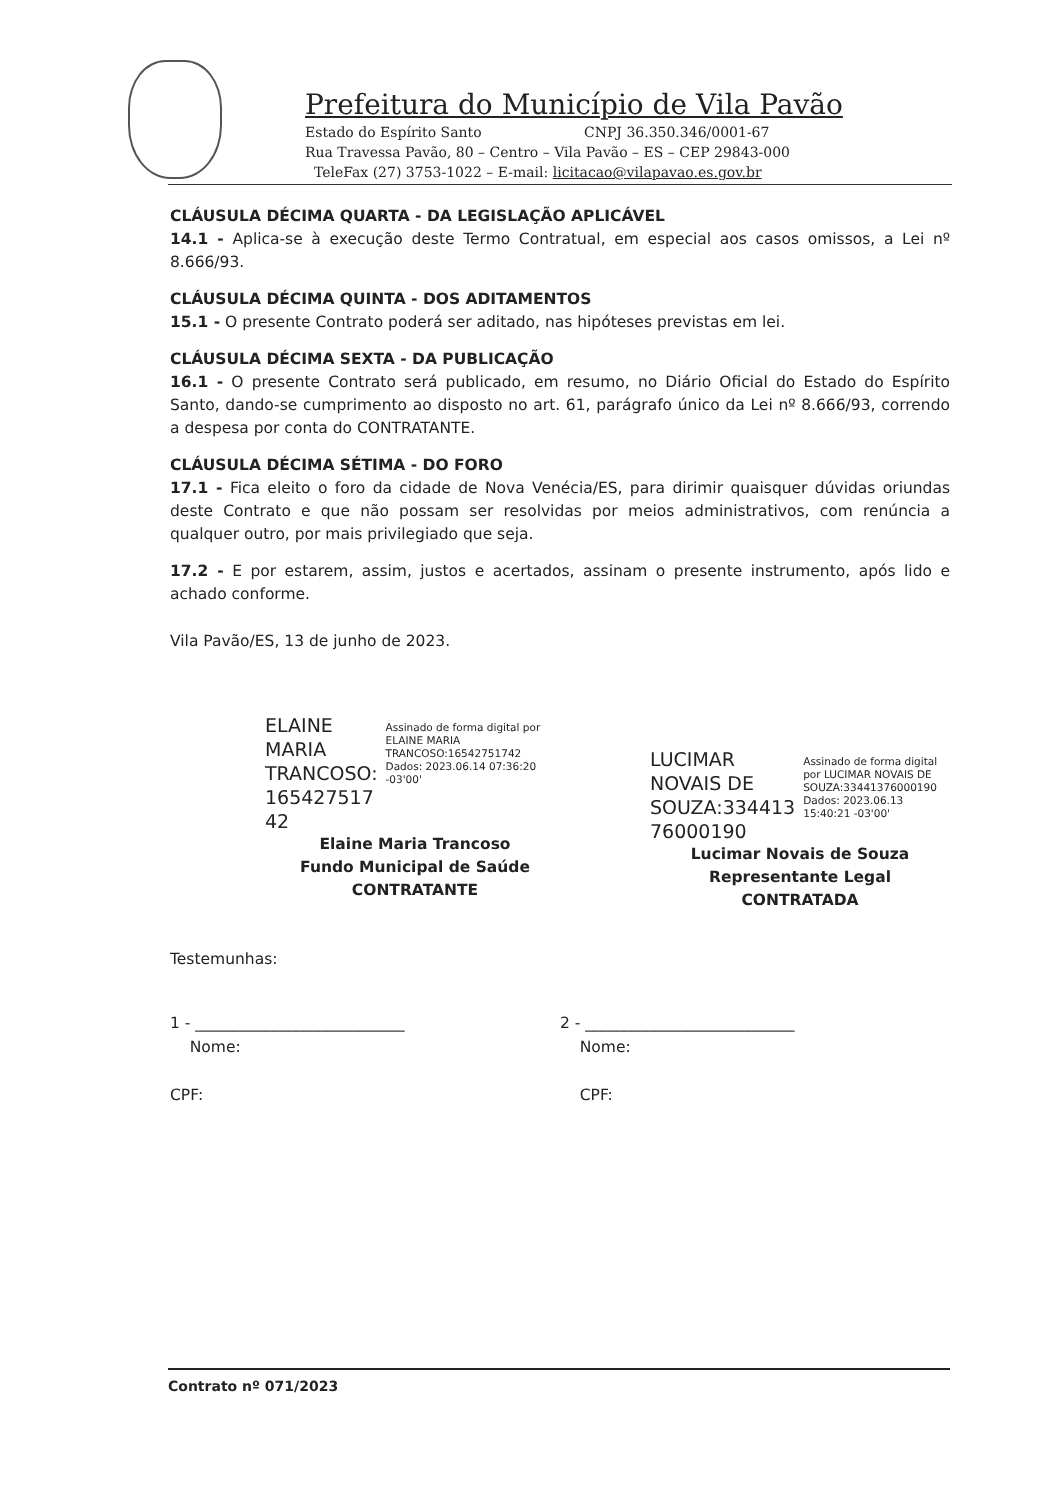Prefeitura do Município de Vila Pavão
Estado do Espírito Santo CNPJ 36.350.346/0001-67
Rua Travessa Pavão, 80 – Centro – Vila Pavão – ES – CEP 29843-000
TeleFax (27) 3753-1022 – E-mail: licitacao@vilapavao.es.gov.br
CLÁUSULA DÉCIMA QUARTA - DA LEGISLAÇÃO APLICÁVEL
14.1 - Aplica-se à execução deste Termo Contratual, em especial aos casos omissos, a Lei nº 8.666/93.
CLÁUSULA DÉCIMA QUINTA - DOS ADITAMENTOS
15.1 - O presente Contrato poderá ser aditado, nas hipóteses previstas em lei.
CLÁUSULA DÉCIMA SEXTA - DA PUBLICAÇÃO
16.1 - O presente Contrato será publicado, em resumo, no Diário Oficial do Estado do Espírito Santo, dando-se cumprimento ao disposto no art. 61, parágrafo único da Lei nº 8.666/93, correndo a despesa por conta do CONTRATANTE.
CLÁUSULA DÉCIMA SÉTIMA - DO FORO
17.1 - Fica eleito o foro da cidade de Nova Venécia/ES, para dirimir quaisquer dúvidas oriundas deste Contrato e que não possam ser resolvidas por meios administrativos, com renúncia a qualquer outro, por mais privilegiado que seja.
17.2 - E por estarem, assim, justos e acertados, assinam o presente instrumento, após lido e achado conforme.
Vila Pavão/ES, 13 de junho de 2023.
ELAINE
MARIA
TRANCOSO:
165427517
42
Assinado de forma digital por ELAINE MARIA TRANCOSO:16542751742
Dados: 2023.06.14 07:36:20 -03'00'
Elaine Maria Trancoso
Fundo Municipal de Saúde
CONTRATANTE
LUCIMAR
NOVAIS DE
SOUZA:334413
76000190
Assinado de forma digital por LUCIMAR NOVAIS DE SOUZA:33441376000190
Dados: 2023.06.13 15:40:21 -03'00'
Lucimar Novais de Souza
Representante Legal
CONTRATADA
Testemunhas:
1 - ___________________________
Nome:
CPF:
2 - ___________________________
Nome:
CPF:
Contrato nº 071/2023